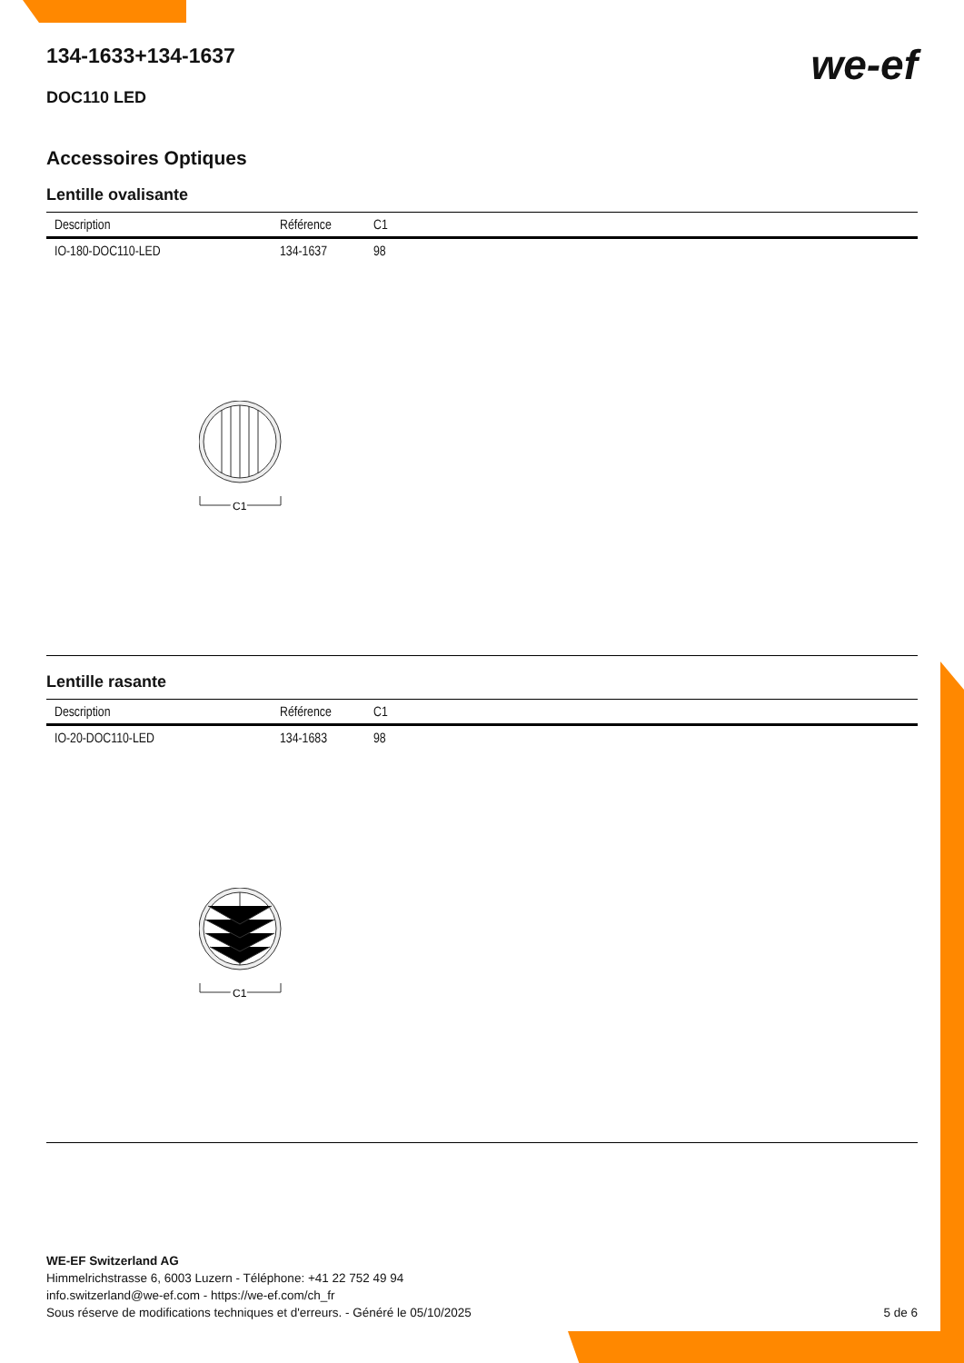we-ef
134-1633+134-1637
DOC110 LED
Accessoires Optiques
Lentille ovalisante
| Description | Référence | C1 |
| --- | --- | --- |
| IO-180-DOC110-LED | 134-1637 | 98 |
C1
C1
Lentille rasante
| Description | Référence | C1 |
| --- | --- | --- |
| IO-20-DOC110-LED | 134-1683 | 98 |
C1
C1
WE-EF Switzerland AG
Himmelrichstrasse 6, 6003 Luzern - Téléphone: +41 22 752 49 94
info.switzerland@we-ef.com - https://we-ef.com/ch_fr
Sous réserve de modifications techniques et d'erreurs. - Généré le 05/10/2025 5 de 6